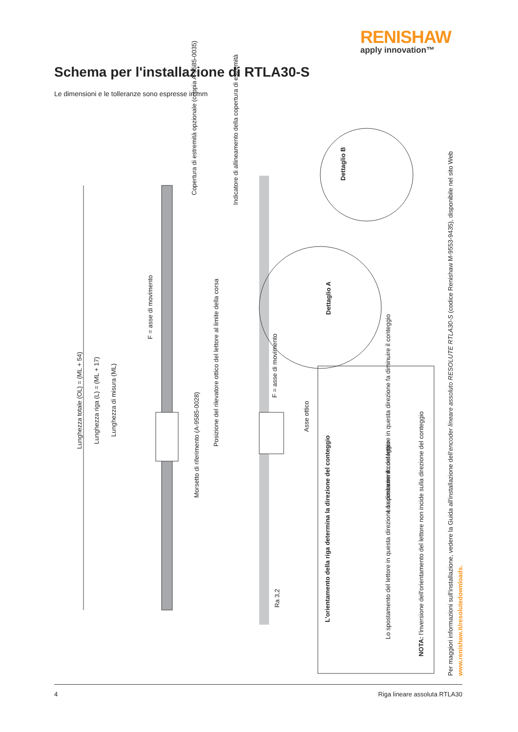RENISHAW
apply innovation™
Schema per l'installazione di RTLA30-S
Le dimensioni e le tolleranze sono espresse in mm
Lunghezza totale (OL) = (ML + 54)
Lunghezza riga (L) = (ML + 17)
Lunghezza di misura (ML)
F = asse di movimento
Copertura di estremità opzionale (coppia A-9585-0035)
Indicatore di allineamento della copertura di estremità
Morsetto di riferimento (A-9585-0028)
Posizione del rilevatore ottico del lettore al limite della corsa
F = asse di movimento
Asse ottico
Ra 3,2
Dettaglio A
Dettaglio B
L'orientamento della riga determina la direzione del conteggio
Lo spostamento del lettore in questa direzione fa diminuire il conteggio
Lo spostamento del lettore in questa direzione fa diminuire il conteggio
NOTA: l'inversione dell'orientamento del lettore non incide sulla direzione del conteggio
Per maggiori informazioni sull'installazione, vedere la Guida all'installazione dell'encoder lineare assoluto RESOLUTE RTLA30-S (codice Renishaw M-9553-9435), disponibile nel sito Web www.renishaw.it/resolutedownloads.
4 Riga lineare assoluta RTLA30